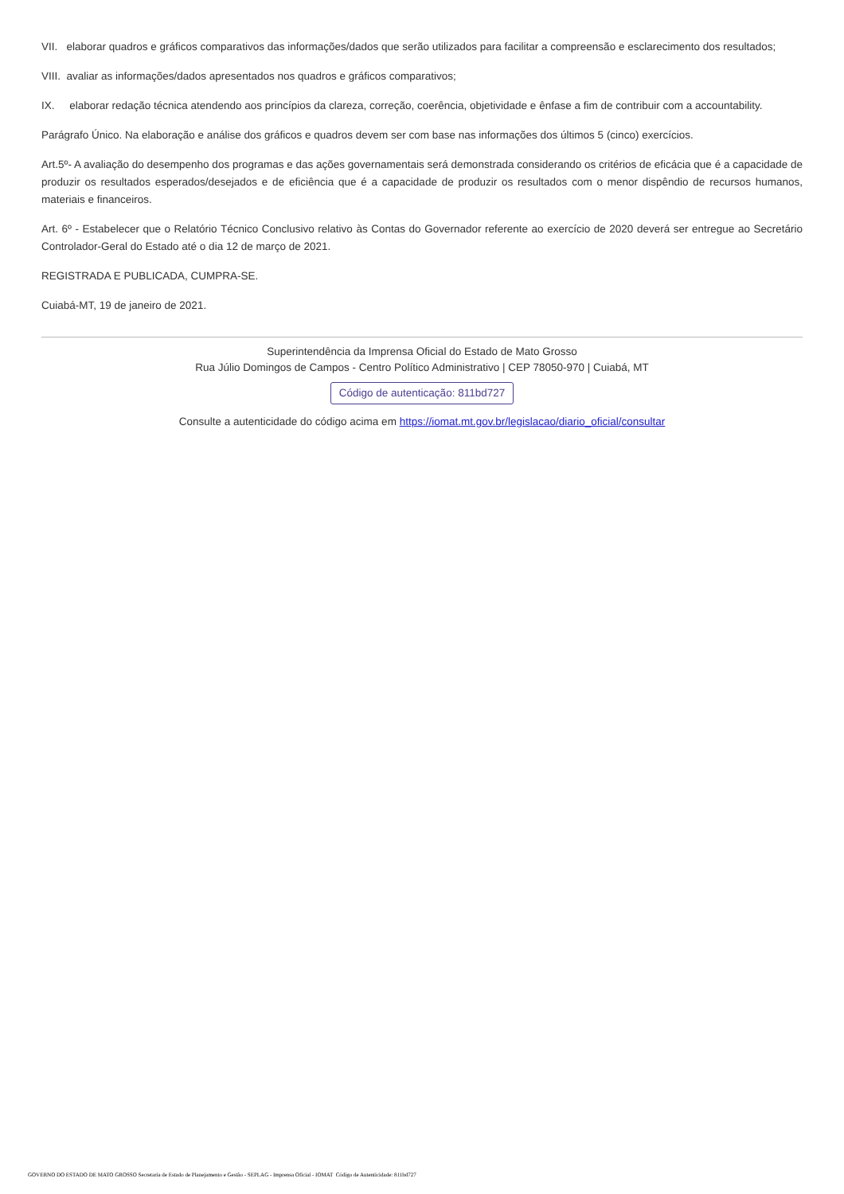VII. elaborar quadros e gráficos comparativos das informações/dados que serão utilizados para facilitar a compreensão e esclarecimento dos resultados;
VIII. avaliar as informações/dados apresentados nos quadros e gráficos comparativos;
IX. elaborar redação técnica atendendo aos princípios da clareza, correção, coerência, objetividade e ênfase a fim de contribuir com a accountability.
Parágrafo Único. Na elaboração e análise dos gráficos e quadros devem ser com base nas informações dos últimos 5 (cinco) exercícios.
Art.5º- A avaliação do desempenho dos programas e das ações governamentais será demonstrada considerando os critérios de eficácia que é a capacidade de produzir os resultados esperados/desejados e de eficiência que é a capacidade de produzir os resultados com o menor dispêndio de recursos humanos, materiais e financeiros.
Art. 6º - Estabelecer que o Relatório Técnico Conclusivo relativo às Contas do Governador referente ao exercício de 2020 deverá ser entregue ao Secretário Controlador-Geral do Estado até o dia 12 de março de 2021.
REGISTRADA E PUBLICADA, CUMPRA-SE.
Cuiabá-MT, 19 de janeiro de 2021.
Superintendência da Imprensa Oficial do Estado de Mato Grosso
Rua Júlio Domingos de Campos - Centro Político Administrativo | CEP 78050-970 | Cuiabá, MT
Código de autenticação: 811bd727
Consulte a autenticidade do código acima em https://iomat.mt.gov.br/legislacao/diario_oficial/consultar
GOVERNO DO ESTADO DE MATO GROSSO Secretaria de Estado de Planejamento e Gestão - SEPLAG - Imprensa Oficial - IOMAT Código de Autenticidade: 811bd727